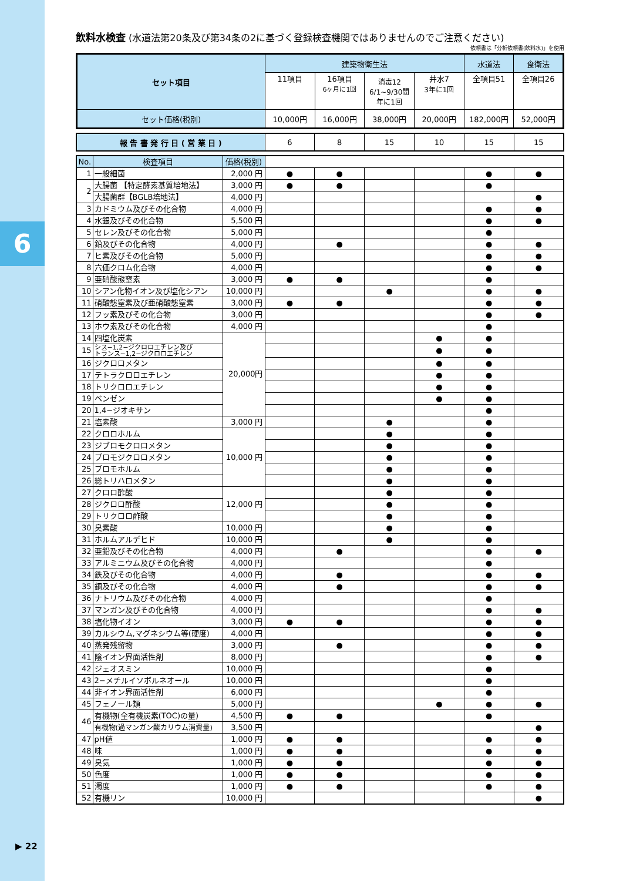6
▶ 22
飲料水検査 (水道法第20条及び第34条の2に基づく登録検査機関ではありませんのでご注意ください)
依頼書は「分析依頼書(飲料水)」を使用
| セット項目 | 建築物衛生法 | | | | 水道法 | 食衛法 |
| | 11項目 | 16項目 6ヶ月に1回 | 消毒12 6/1~9/30間 年に1回 | 井水7 3年に1回 | 全項目51 | 全項目26 |
| セット価格(税別) | 10,000円 | 16,000円 | 38,000円 | 20,000円 | 182,000円 | 52,000円 |
| 報 告 書 発 行 日 ( 営 業 日 ) | 6 | 8 | 15 | 10 | 15 | 15 |
| No. | 検査項目 | 価格(税別) | | | | | | |
| 1 | 一般細菌 | 2,000 円 | ● | ● | | | ● | ● |
| 2 | 大腸菌 【特定酵素基質培地法】 | 3,000 円 | ● | ● | | | ● | |
| | 大腸菌群【BGLB培地法】 | 4,000 円 | | | | | | ● |
| 3 | カドミウム及びその化合物 | 4,000 円 | | | | | ● | ● |
| 4 | 水銀及びその化合物 | 5,500 円 | | | | | ● | ● |
| 5 | セレン及びその化合物 | 5,000 円 | | | | | ● | |
| 6 | 鉛及びその化合物 | 4,000 円 | | ● | | | ● | ● |
| 7 | ヒ素及びその化合物 | 5,000 円 | | | | | ● | ● |
| 8 | 六価クロム化合物 | 4,000 円 | | | | | ● | ● |
| 9 | 亜硝酸態窒素 | 3,000 円 | ● | ● | | | ● | |
| 10 | シアン化物イオン及び塩化シアン | 10,000 円 | | | ● | | ● | ● |
| 11 | 硝酸態窒素及び亜硝酸態窒素 | 3,000 円 | ● | ● | | | ● | ● |
| 12 | フッ素及びその化合物 | 3,000 円 | | | | | ● | ● |
| 13 | ホウ素及びその化合物 | 4,000 円 | | | | | ● | |
| 14 | 四塩化炭素 | 20,000円 | | | | ● | ● | |
| 15 | シス−1,2−ジクロロエチレン及び トランス−1,2−ジクロロエチレン | | | | | ● | ● | |
| 16 | ジクロロメタン | | | | | ● | ● | |
| 17 | テトラクロロエチレン | | | | | ● | ● | |
| 18 | トリクロロエチレン | | | | | ● | ● | |
| 19 | ベンゼン | | | | | ● | ● | |
| 20 | 1,4−ジオキサン | | | | | | ● | |
| 21 | 塩素酸 | 3,000 円 | | | ● | | ● | |
| 22 | クロロホルム | 10,000 円 | | | ● | | ● | |
| 23 | ジブロモクロロメタン | | | | ● | | ● | |
| 24 | ブロモジクロロメタン | | | | ● | | ● | |
| 25 | ブロモホルム | | | | ● | | ● | |
| 26 | 総トリハロメタン | | | | ● | | ● | |
| 27 | クロロ酢酸 | 12,000 円 | | | ● | | ● | |
| 28 | ジクロロ酢酸 | | | | ● | | ● | |
| 29 | トリクロロ酢酸 | | | | ● | | ● | |
| 30 | 臭素酸 | 10,000 円 | | | ● | | ● | |
| 31 | ホルムアルデヒド | 10,000 円 | | | ● | | ● | |
| 32 | 亜鉛及びその化合物 | 4,000 円 | | ● | | | ● | ● |
| 33 | アルミニウム及びその化合物 | 4,000 円 | | | | | ● | |
| 34 | 鉄及びその化合物 | 4,000 円 | | ● | | | ● | ● |
| 35 | 銅及びその化合物 | 4,000 円 | | ● | | | ● | ● |
| 36 | ナトリウム及びその化合物 | 4,000 円 | | | | | ● | |
| 37 | マンガン及びその化合物 | 4,000 円 | | | | | ● | ● |
| 38 | 塩化物イオン | 3,000 円 | ● | ● | | | ● | ● |
| 39 | カルシウム,マグネシウム等(硬度) | 4,000 円 | | | | | ● | ● |
| 40 | 蒸発残留物 | 3,000 円 | | ● | | | ● | ● |
| 41 | 陰イオン界面活性剤 | 8,000 円 | | | | | ● | ● |
| 42 | ジェオスミン | 10,000 円 | | | | | ● | |
| 43 | 2−メチルイソボルネオール | 10,000 円 | | | | | ● | |
| 44 | 非イオン界面活性剤 | 6,000 円 | | | | | ● | |
| 45 | フェノール類 | 5,000 円 | | | | ● | ● | ● |
| 46 | 有機物(全有機炭素(TOC)の量) | 4,500 円 | ● | ● | | | ● | |
| | 有機物(過マンガン酸カリウム消費量) | 3,500 円 | | | | | | ● |
| 47 | pH値 | 1,000 円 | ● | ● | | | ● | ● |
| 48 | 味 | 1,000 円 | ● | ● | | | ● | ● |
| 49 | 臭気 | 1,000 円 | ● | ● | | | ● | ● |
| 50 | 色度 | 1,000 円 | ● | ● | | | ● | ● |
| 51 | 濁度 | 1,000 円 | ● | ● | | | ● | ● |
| 52 | 有機リン | 10,000 円 | | | | | | ● |